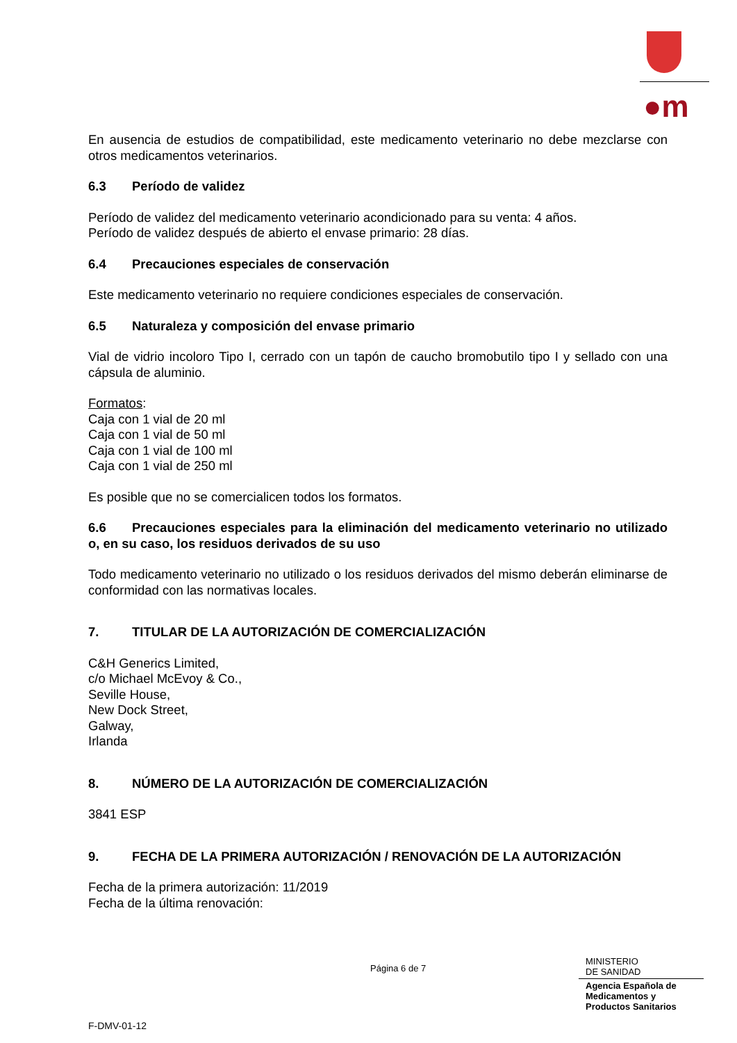●m
En ausencia de estudios de compatibilidad, este medicamento veterinario no debe mezclarse con otros medicamentos veterinarios.
6.3 Período de validez
Período de validez del medicamento veterinario acondicionado para su venta: 4 años.
Período de validez después de abierto el envase primario: 28 días.
6.4 Precauciones especiales de conservación
Este medicamento veterinario no requiere condiciones especiales de conservación.
6.5 Naturaleza y composición del envase primario
Vial de vidrio incoloro Tipo I, cerrado con un tapón de caucho bromobutilo tipo I y sellado con una cápsula de aluminio.
Formatos:
Caja con 1 vial de 20 ml
Caja con 1 vial de 50 ml
Caja con 1 vial de 100 ml
Caja con 1 vial de 250 ml
Es posible que no se comercialicen todos los formatos.
6.6 Precauciones especiales para la eliminación del medicamento veterinario no utilizado o, en su caso, los residuos derivados de su uso
Todo medicamento veterinario no utilizado o los residuos derivados del mismo deberán eliminarse de conformidad con las normativas locales.
7. TITULAR DE LA AUTORIZACIÓN DE COMERCIALIZACIÓN
C&H Generics Limited,
c/o Michael McEvoy & Co.,
Seville House,
New Dock Street,
Galway,
Irlanda
8. NÚMERO DE LA AUTORIZACIÓN DE COMERCIALIZACIÓN
3841 ESP
9. FECHA DE LA PRIMERA AUTORIZACIÓN / RENOVACIÓN DE LA AUTORIZACIÓN
Fecha de la primera autorización: 11/2019
Fecha de la última renovación:
Página 6 de 7
MINISTERIO
DE SANIDAD
Agencia Española de
Medicamentos y
Productos Sanitarios
F-DMV-01-12